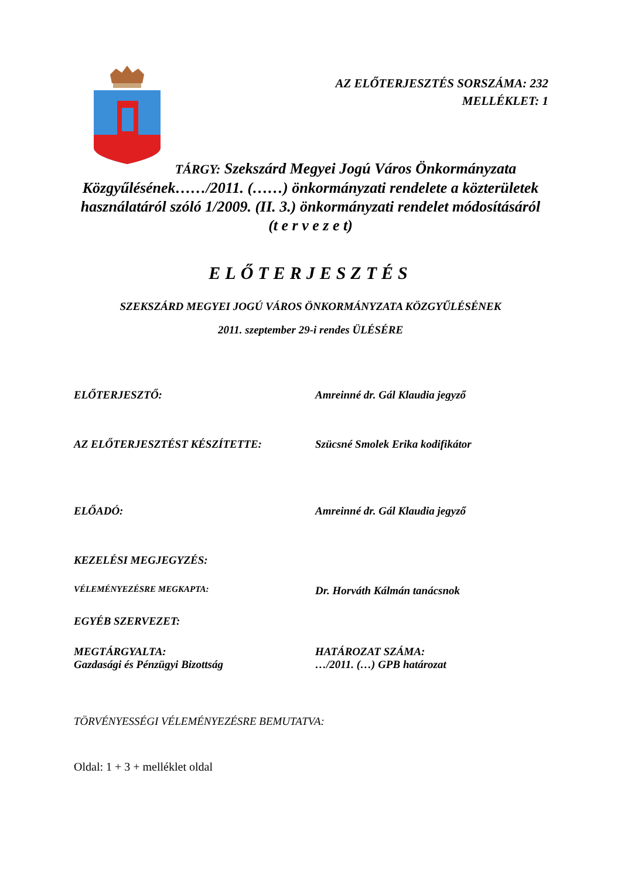AZ ELŐTERJESZTÉS SORSZÁMA: 232
MELLÉKLET: 1
TÁRGY: Szekszárd Megyei Jogú Város Önkormányzata Közgyűlésének……/2011. (……) önkormányzati rendelete a közterületek használatáról szóló 1/2009. (II. 3.) önkormányzati rendelet módosításáról
(t e r v e z e t)
ELŐTERJESZTÉS
SZEKSZÁRD MEGYEI JOGÚ VÁROS ÖNKORMÁNYZATA KÖZGYŰLÉSÉNEK
2011. szeptember 29-i rendes ÜLÉSÉRE
ELŐTERJESZTŐ: Amreinné dr. Gál Klaudia jegyző
AZ ELŐTERJESZTÉST KÉSZÍTETTE: Szücsné Smolek Erika kodifikátor
ELŐADÓ: Amreinné dr. Gál Klaudia jegyző
KEZELÉSI MEGJEGYZÉS:
VÉLEMÉNYEZÉSRE MEGKAPTA:
Dr. Horváth Kálmán tanácsnok
EGYÉB SZERVEZET:
MEGTÁRGYALTA:
Gazdasági és Pénzügyi Bizottság
HATÁROZAT SZÁMA:
…/2011. (…) GPB határozat
TÖRVÉNYESSÉGI VÉLEMÉNYEZÉSRE BEMUTATVA:
Oldal: 1 + 3 + melléklet oldal